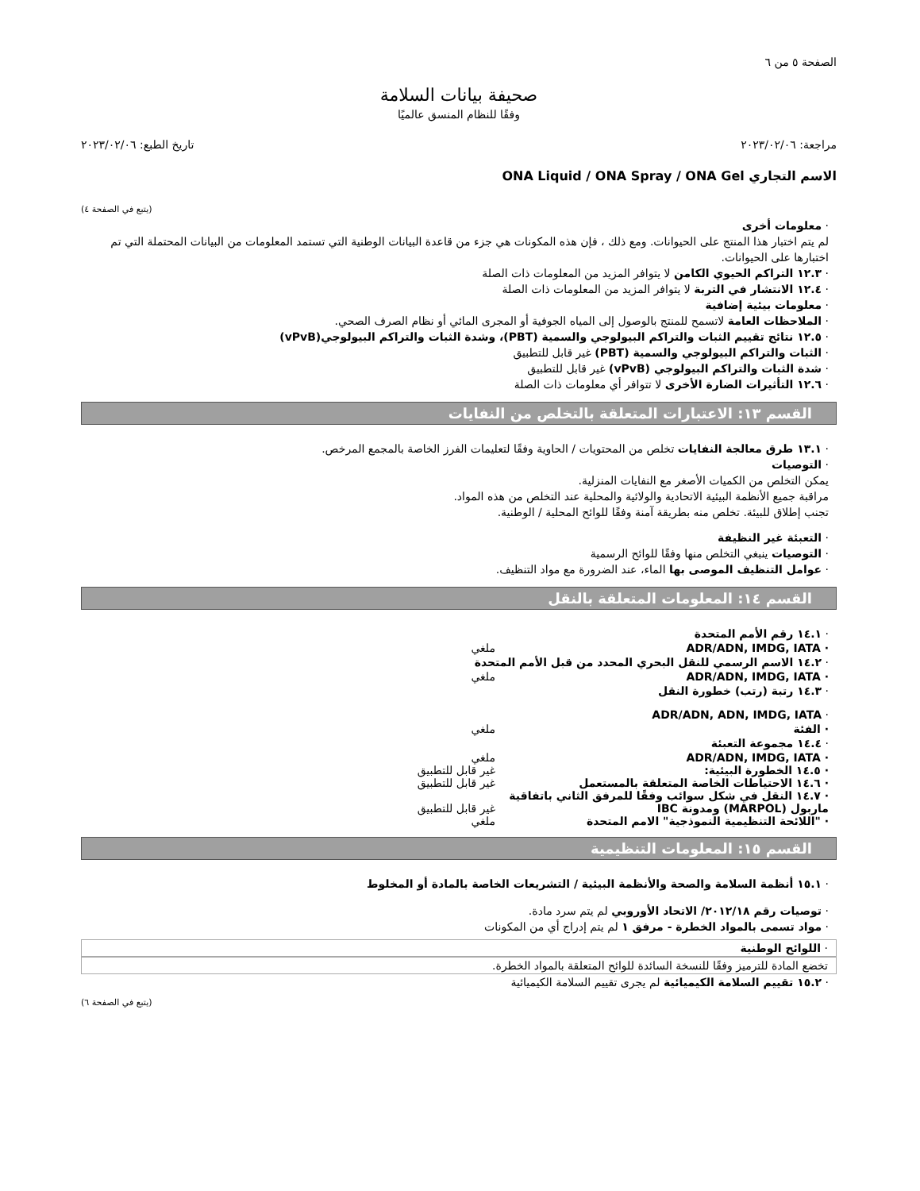الصفحة ٥ من ٦
صحيفة بيانات السلامة
وفقًا للنظام المنسق عالميًا
مراجعة: ٢٠٢٣/٠٢/٠٦ تاريخ الطبع: ٢٠٢٣/٠٢/٠٦
الاسم التجاري ONA Liquid / ONA Spray / ONA Gel
(يتبع في الصفحة ٤)
· معلومات أخرى
لم يتم اختبار هذا المنتج على الحيوانات. ومع ذلك ، فإن هذه المكونات هي جزء من قاعدة البيانات الوطنية التي تستمد المعلومات من البيانات المحتملة التي تم اختبارها على الحيوانات.
· ١٢.٣ التراكم الحيوي الكامن لا يتوافر المزيد من المعلومات ذات الصلة
· ١٢.٤ الانتشار في التربة لا يتوافر المزيد من المعلومات ذات الصلة
· معلومات بيئية إضافية
· الملاحظات العامة لاتسمح للمنتج بالوصول إلى المياه الجوفية أو المجرى المائي أو نظام الصرف الصحي.
· ١٢.٥ نتائج تقييم الثبات والتراكم البيولوجي والسمية (PBT)، وشدة الثبات والتراكم البيولوجي(vPvB)
· الثبات والتراكم البيولوجي والسمية (PBT) غير قابل للتطبيق
· شدة الثبات والتراكم البيولوجي (vPvB) غير قابل للتطبيق
· ١٢.٦ التأثيرات الضارة الأخرى لا تتوافر أي معلومات ذات الصلة
القسم ١٣: الاعتبارات المتعلقة بالتخلص من النفايات
· ١٣.١ طرق معالجة النفايات تخلص من المحتويات / الحاوية وفقًا لتعليمات الفرز الخاصة بالمجمع المرخص.
· التوصيات
يمكن التخلص من الكميات الأصغر مع النفايات المنزلية.
مراقبة جميع الأنظمة البيئية الاتحادية والولائية والمحلية عند التخلص من هذه المواد.
تجنب إطلاق للبيئة. تخلص منه بطريقة آمنة وفقًا للوائح المحلية / الوطنية.
· التعبئة غير النظيفة
· التوصيات ينبغي التخلص منها وفقًا للوائح الرسمية
· عوامل التنظيف الموصى بها الماء، عند الضرورة مع مواد التنظيف.
القسم ١٤: المعلومات المتعلقة بالنقل
· ١٤.١ رقم الأمم المتحدة
· ADR/ADN, IMDG, IATA ملغي
· ١٤.٢ الاسم الرسمي للنقل البحري المحدد من قبل الأمم المتحدة
· ADR/ADN, IMDG, IATA ملغي
· ١٤.٣ رتبة (رتب) خطورة النقل
· ADR/ADN, ADN, IMDG, IATA
· الفئة ملغي
· ١٤.٤ مجموعة التعبئة
· ADR/ADN, IMDG, IATA ملغي
· ١٤.٥ الخطورة البيئية: غير قابل للتطبيق
· ١٤.٦ الاحتياطات الخاصة المتعلقة بالمستعمل غير قابل للتطبيق
· ١٤.٧ النقل في شكل سوائب وفقًا للمرفق الثاني باتفاقية ماربول (MARPOL) ومدونة IBC غير قابل للتطبيق
· "اللائحة التنظيمية النموذجية" الامم المتحدة ملغي
القسم ١٥: المعلومات التنظيمية
· ١٥.١ أنظمة السلامة والصحة والأنظمة البيئية / التشريعات الخاصة بالمادة أو المخلوط
· توصيات رقم ٢٠١٢/١٨/ الاتحاد الأوروبي لم يتم سرد مادة.
· مواد تسمى بالمواد الخطرة - مرفق ١ لم يتم إدراج أي من المكونات
· اللوائح الوطنية
تخضع المادة للترميز وفقًا للنسخة السائدة للوائح المتعلقة بالمواد الخطرة.
· ١٥.٢ تقييم السلامة الكيميائية لم يجرى تقييم السلامة الكيميائية
(يتبع في الصفحة ٦)